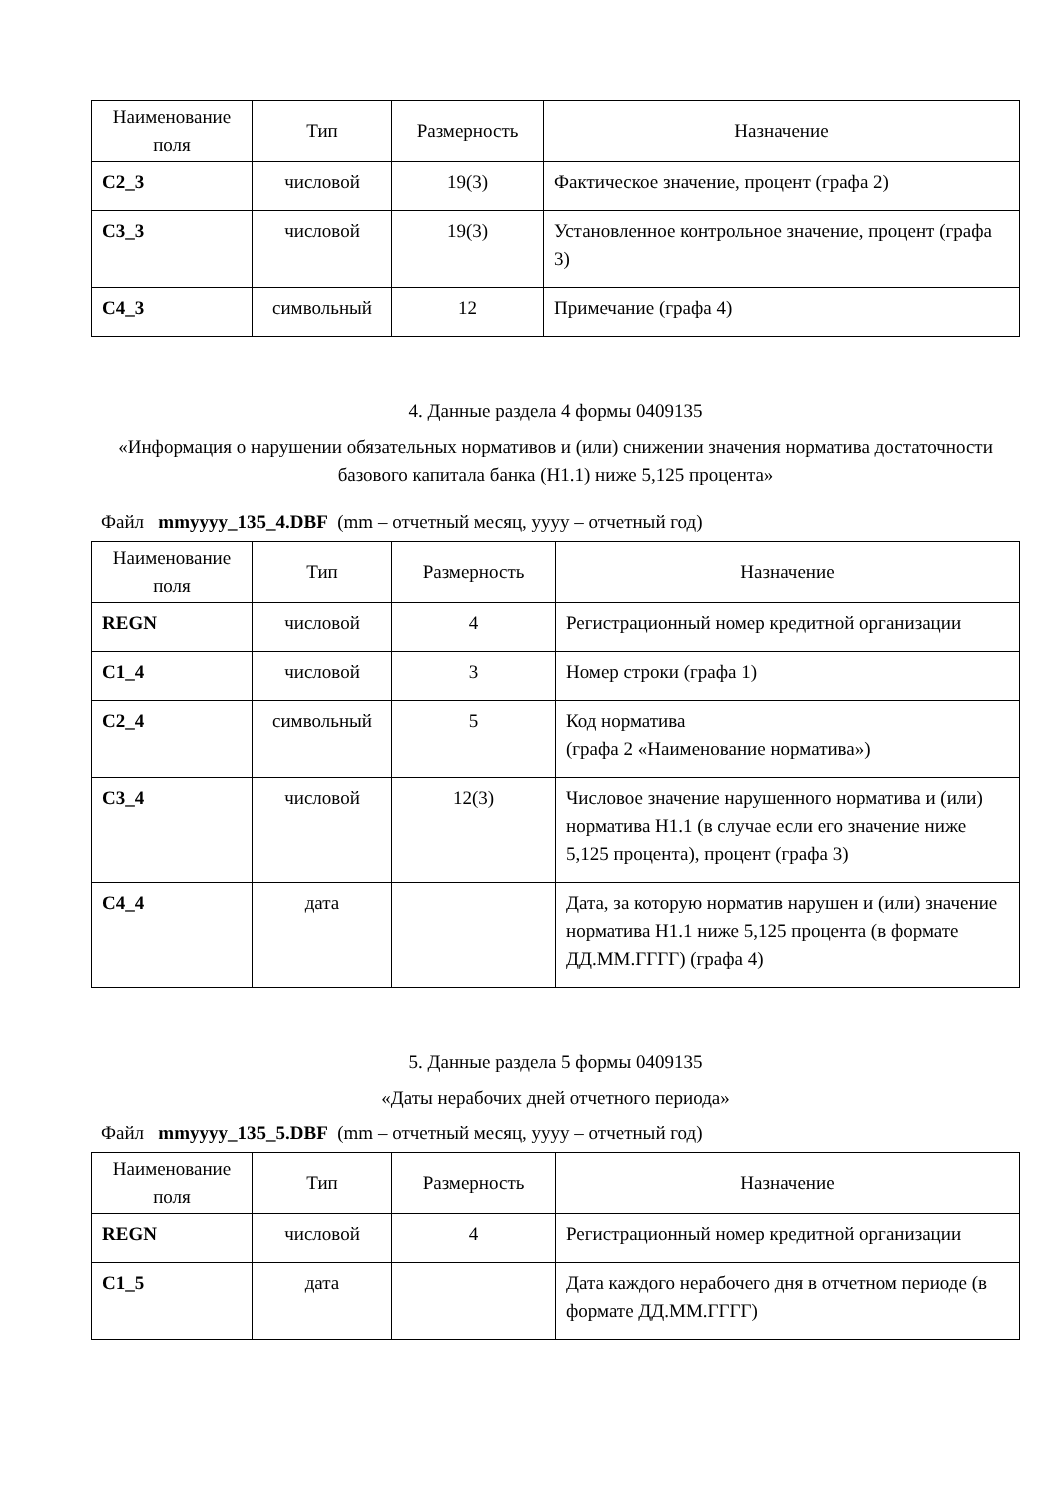| Наименование поля | Тип | Размерность | Назначение |
| --- | --- | --- | --- |
| C2_3 | числовой | 19(3) | Фактическое значение, процент (графа 2) |
| C3_3 | числовой | 19(3) | Установленное контрольное значение, процент (графа 3) |
| C4_3 | символьный | 12 | Примечание (графа 4) |
4. Данные раздела 4 формы 0409135
«Информация о нарушении обязательных нормативов и (или) снижении значения норматива достаточности базового капитала банка (Н1.1) ниже 5,125 процента»
Файл mmyyyy_135_4.DBF (mm – отчетный месяц, yyyy – отчетный год)
| Наименование поля | Тип | Размерность | Назначение |
| --- | --- | --- | --- |
| REGN | числовой | 4 | Регистрационный номер кредитной организации |
| C1_4 | числовой | 3 | Номер строки (графа 1) |
| C2_4 | символьный | 5 | Код норматива (графа 2 «Наименование норматива») |
| C3_4 | числовой | 12(3) | Числовое значение нарушенного норматива и (или) норматива Н1.1 (в случае если его значение ниже 5,125 процента), процент (графа 3) |
| C4_4 | дата | | Дата, за которую норматив нарушен и (или) значение норматива Н1.1 ниже 5,125 процента (в формате ДД.ММ.ГГГГ) (графа 4) |
5. Данные раздела 5 формы 0409135
«Даты нерабочих дней отчетного периода»
Файл mmyyyy_135_5.DBF (mm – отчетный месяц, yyyy – отчетный год)
| Наименование поля | Тип | Размерность | Назначение |
| --- | --- | --- | --- |
| REGN | числовой | 4 | Регистрационный номер кредитной организации |
| C1_5 | дата | | Дата каждого нерабочего дня в отчетном периоде (в формате ДД.ММ.ГГГГ) |